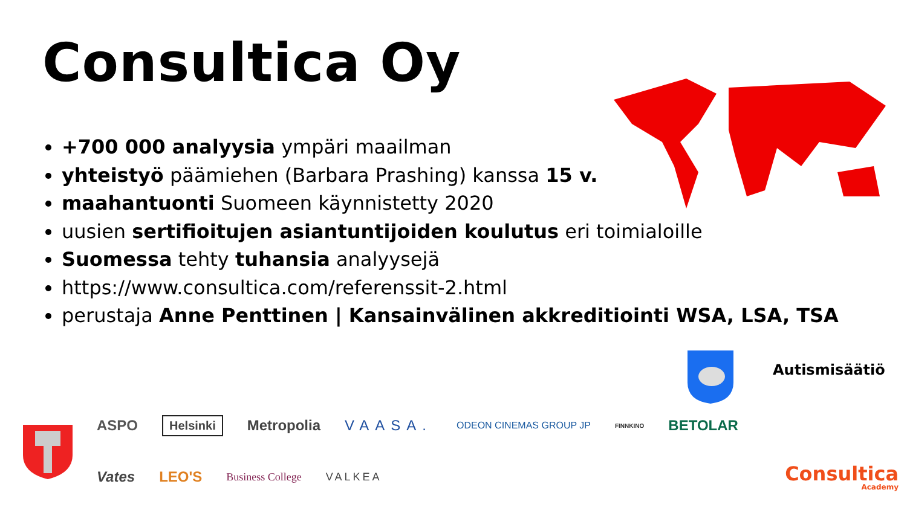Consultica Oy
+700 000 analyysia ympäri maailman
yhteistyö päämiehen (Barbara Prashing) kanssa 15 v.
maahantuonti Suomeen käynnistetty 2020
uusien sertifioitujen asiantuntijoiden koulutus eri toimialoille
Suomessa tehty tuhansia analyysejä
https://www.consultica.com/referenssit-2.html
perustaja Anne Penttinen | Kansainvälinen akkreditiointi WSA, LSA, TSA
Autismisäätiö
ASPO Helsinki Metropolia VAASA. ODEON CINEMAS GROUP JP FINNKINO BETOLAR Vates LEO'S Business College VALKEA
Consultica
Academy